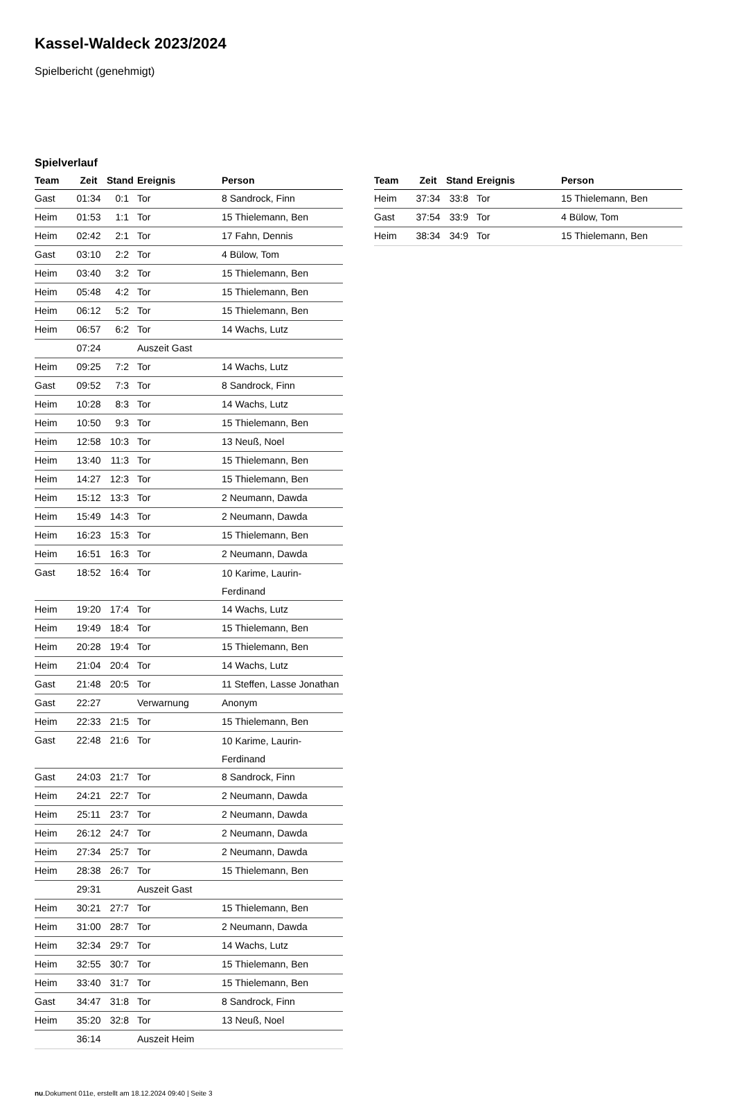Kassel-Waldeck 2023/2024
Spielbericht (genehmigt)
Spielverlauf
| Team | Zeit | Stand | Ereignis | Person |
| --- | --- | --- | --- | --- |
| Gast | 01:34 | 0:1 | Tor | 8 Sandrock, Finn |
| Heim | 01:53 | 1:1 | Tor | 15 Thielemann, Ben |
| Heim | 02:42 | 2:1 | Tor | 17 Fahn, Dennis |
| Gast | 03:10 | 2:2 | Tor | 4 Bülow, Tom |
| Heim | 03:40 | 3:2 | Tor | 15 Thielemann, Ben |
| Heim | 05:48 | 4:2 | Tor | 15 Thielemann, Ben |
| Heim | 06:12 | 5:2 | Tor | 15 Thielemann, Ben |
| Heim | 06:57 | 6:2 | Tor | 14 Wachs, Lutz |
| | 07:24 | | Auszeit Gast | |
| Heim | 09:25 | 7:2 | Tor | 14 Wachs, Lutz |
| Gast | 09:52 | 7:3 | Tor | 8 Sandrock, Finn |
| Heim | 10:28 | 8:3 | Tor | 14 Wachs, Lutz |
| Heim | 10:50 | 9:3 | Tor | 15 Thielemann, Ben |
| Heim | 12:58 | 10:3 | Tor | 13 Neuß, Noel |
| Heim | 13:40 | 11:3 | Tor | 15 Thielemann, Ben |
| Heim | 14:27 | 12:3 | Tor | 15 Thielemann, Ben |
| Heim | 15:12 | 13:3 | Tor | 2 Neumann, Dawda |
| Heim | 15:49 | 14:3 | Tor | 2 Neumann, Dawda |
| Heim | 16:23 | 15:3 | Tor | 15 Thielemann, Ben |
| Heim | 16:51 | 16:3 | Tor | 2 Neumann, Dawda |
| Gast | 18:52 | 16:4 | Tor | 10 Karime, Laurin- Ferdinand |
| Heim | 19:20 | 17:4 | Tor | 14 Wachs, Lutz |
| Heim | 19:49 | 18:4 | Tor | 15 Thielemann, Ben |
| Heim | 20:28 | 19:4 | Tor | 15 Thielemann, Ben |
| Heim | 21:04 | 20:4 | Tor | 14 Wachs, Lutz |
| Gast | 21:48 | 20:5 | Tor | 11 Steffen, Lasse Jonathan |
| Gast | 22:27 | | Verwarnung | Anonym |
| Heim | 22:33 | 21:5 | Tor | 15 Thielemann, Ben |
| Gast | 22:48 | 21:6 | Tor | 10 Karime, Laurin- Ferdinand |
| Gast | 24:03 | 21:7 | Tor | 8 Sandrock, Finn |
| Heim | 24:21 | 22:7 | Tor | 2 Neumann, Dawda |
| Heim | 25:11 | 23:7 | Tor | 2 Neumann, Dawda |
| Heim | 26:12 | 24:7 | Tor | 2 Neumann, Dawda |
| Heim | 27:34 | 25:7 | Tor | 2 Neumann, Dawda |
| Heim | 28:38 | 26:7 | Tor | 15 Thielemann, Ben |
| | 29:31 | | Auszeit Gast | |
| Heim | 30:21 | 27:7 | Tor | 15 Thielemann, Ben |
| Heim | 31:00 | 28:7 | Tor | 2 Neumann, Dawda |
| Heim | 32:34 | 29:7 | Tor | 14 Wachs, Lutz |
| Heim | 32:55 | 30:7 | Tor | 15 Thielemann, Ben |
| Heim | 33:40 | 31:7 | Tor | 15 Thielemann, Ben |
| Gast | 34:47 | 31:8 | Tor | 8 Sandrock, Finn |
| Heim | 35:20 | 32:8 | Tor | 13 Neuß, Noel |
| | 36:14 | | Auszeit Heim | |
| Team | Zeit | Stand | Ereignis | Person |
| --- | --- | --- | --- | --- |
| Heim | 37:34 | 33:8 | Tor | 15 Thielemann, Ben |
| Gast | 37:54 | 33:9 | Tor | 4 Bülow, Tom |
| Heim | 38:34 | 34:9 | Tor | 15 Thielemann, Ben |
nu.Dokument 011e, erstellt am 18.12.2024 09:40 | Seite 3